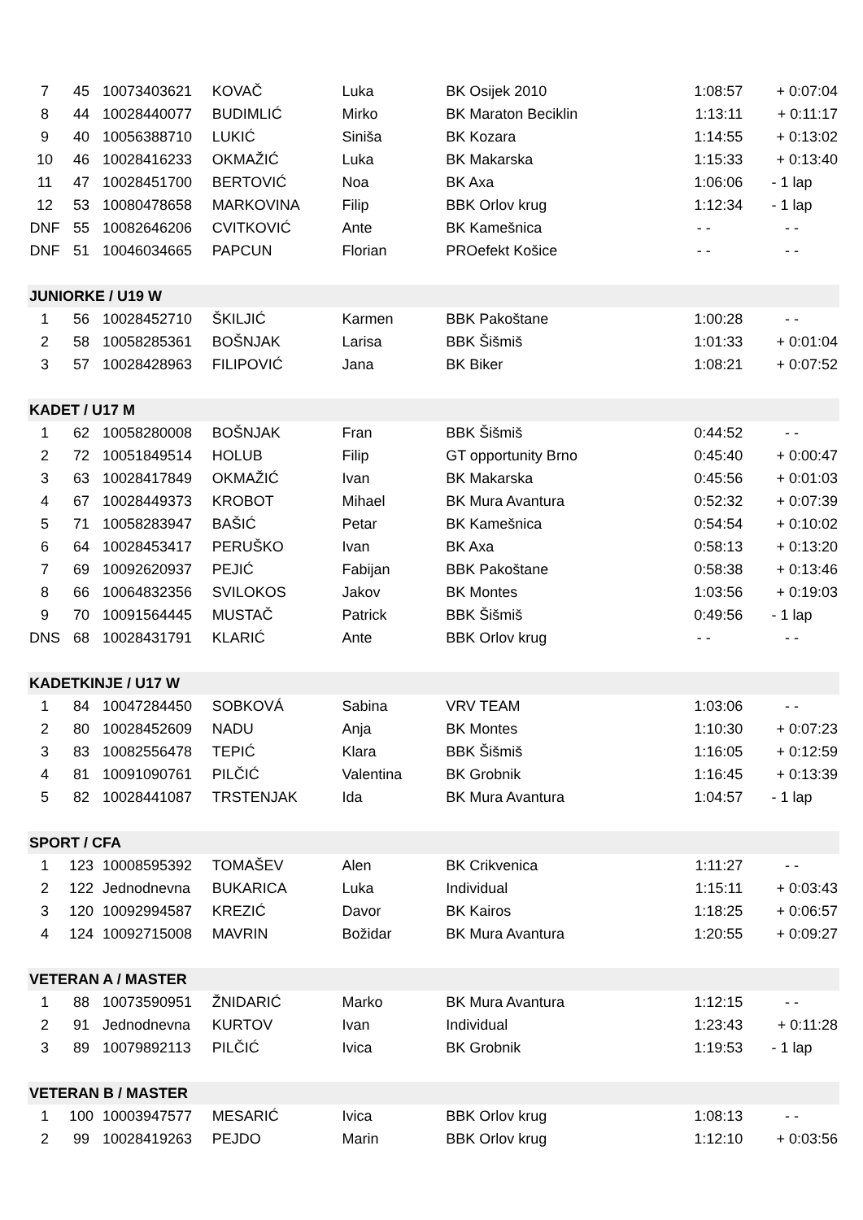| 7 | 45 | 10073403621 | KOVAČ | Luka | BK Osijek 2010 | 1:08:57 | + 0:07:04 |
| 8 | 44 | 10028440077 | BUDIMLIĆ | Mirko | BK Maraton Beciklin | 1:13:11 | + 0:11:17 |
| 9 | 40 | 10056388710 | LUKIĆ | Siniša | BK Kozara | 1:14:55 | + 0:13:02 |
| 10 | 46 | 10028416233 | OKMAŽIĆ | Luka | BK Makarska | 1:15:33 | + 0:13:40 |
| 11 | 47 | 10028451700 | BERTOVIĆ | Noa | BK Axa | 1:06:06 | - 1 lap |
| 12 | 53 | 10080478658 | MARKOVINA | Filip | BBK Orlov krug | 1:12:34 | - 1 lap |
| DNF | 55 | 10082646206 | CVITKOVIĆ | Ante | BK Kamešnica | - - | - - |
| DNF | 51 | 10046034665 | PAPCUN | Florian | PROefekt Košice | - - | - - |
| JUNIORKE / U19 W | | | | | | | |
| 1 | 56 | 10028452710 | ŠKILJIĆ | Karmen | BBK Pakoštane | 1:00:28 | - - |
| 2 | 58 | 10058285361 | BOŠNJAK | Larisa | BBK Šišmiš | 1:01:33 | + 0:01:04 |
| 3 | 57 | 10028428963 | FILIPOVIĆ | Jana | BK Biker | 1:08:21 | + 0:07:52 |
| KADET / U17 M | | | | | | | |
| 1 | 62 | 10058280008 | BOŠNJAK | Fran | BBK Šišmiš | 0:44:52 | - - |
| 2 | 72 | 10051849514 | HOLUB | Filip | GT opportunity Brno | 0:45:40 | + 0:00:47 |
| 3 | 63 | 10028417849 | OKMAŽIĆ | Ivan | BK Makarska | 0:45:56 | + 0:01:03 |
| 4 | 67 | 10028449373 | KROBOT | Mihael | BK Mura Avantura | 0:52:32 | + 0:07:39 |
| 5 | 71 | 10058283947 | BAŠIĆ | Petar | BK Kamešnica | 0:54:54 | + 0:10:02 |
| 6 | 64 | 10028453417 | PERUŠKO | Ivan | BK Axa | 0:58:13 | + 0:13:20 |
| 7 | 69 | 10092620937 | PEJIĆ | Fabijan | BBK Pakoštane | 0:58:38 | + 0:13:46 |
| 8 | 66 | 10064832356 | SVILOKOS | Jakov | BK Montes | 1:03:56 | + 0:19:03 |
| 9 | 70 | 10091564445 | MUSTAČ | Patrick | BBK Šišmiš | 0:49:56 | - 1 lap |
| DNS | 68 | 10028431791 | KLARIĆ | Ante | BBK Orlov krug | - - | - - |
| KADETKINJE / U17 W | | | | | | | |
| 1 | 84 | 10047284450 | SOBKOVÁ | Sabina | VRV TEAM | 1:03:06 | - - |
| 2 | 80 | 10028452609 | NADU | Anja | BK Montes | 1:10:30 | + 0:07:23 |
| 3 | 83 | 10082556478 | TEPIĆ | Klara | BBK Šišmiš | 1:16:05 | + 0:12:59 |
| 4 | 81 | 10091090761 | PILČIĆ | Valentina | BK Grobnik | 1:16:45 | + 0:13:39 |
| 5 | 82 | 10028441087 | TRSTENJAK | Ida | BK Mura Avantura | 1:04:57 | - 1 lap |
| SPORT / CFA | | | | | | | |
| 1 | 123 | 10008595392 | TOMAŠEV | Alen | BK Crikvenica | 1:11:27 | - - |
| 2 | 122 | Jednodnevna | BUKARICA | Luka | Individual | 1:15:11 | + 0:03:43 |
| 3 | 120 | 10092994587 | KREZIĆ | Davor | BK Kairos | 1:18:25 | + 0:06:57 |
| 4 | 124 | 10092715008 | MAVRIN | Božidar | BK Mura Avantura | 1:20:55 | + 0:09:27 |
| VETERAN A / MASTER | | | | | | | |
| 1 | 88 | 10073590951 | ŽNIDARIĆ | Marko | BK Mura Avantura | 1:12:15 | - - |
| 2 | 91 | Jednodnevna | KURTOV | Ivan | Individual | 1:23:43 | + 0:11:28 |
| 3 | 89 | 10079892113 | PILČIĆ | Ivica | BK Grobnik | 1:19:53 | - 1 lap |
| VETERAN B / MASTER | | | | | | | |
| 1 | 100 | 10003947577 | MESARIĆ | Ivica | BBK Orlov krug | 1:08:13 | - - |
| 2 | 99 | 10028419263 | PEJDO | Marin | BBK Orlov krug | 1:12:10 | + 0:03:56 |